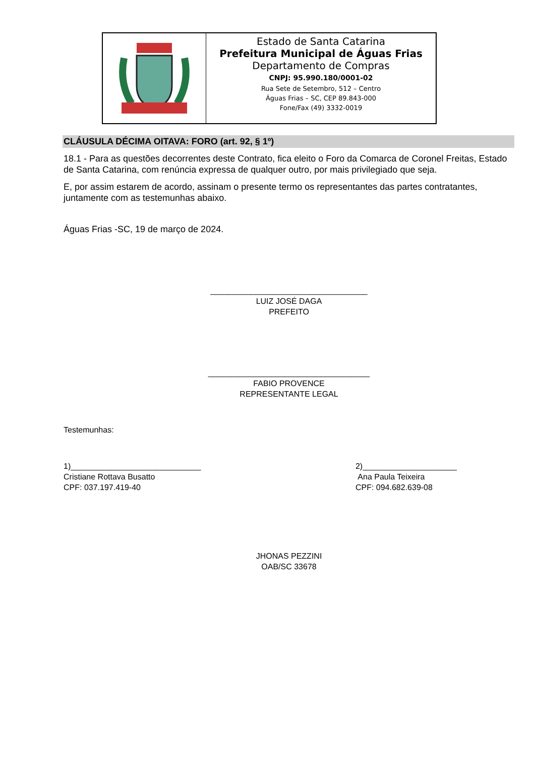Estado de Santa Catarina
Prefeitura Municipal de Águas Frias
Departamento de Compras
CNPJ: 95.990.180/0001-02
Rua Sete de Setembro, 512 – Centro
Águas Frias – SC, CEP 89.843-000
Fone/Fax (49) 3332-0019
CLÁUSULA DÉCIMA OITAVA: FORO (art. 92, § 1º)
18.1 - Para as questões decorrentes deste Contrato, fica eleito o Foro da Comarca de Coronel Freitas, Estado de Santa Catarina, com renúncia expressa de qualquer outro, por mais privilegiado que seja.
E, por assim estarem de acordo, assinam o presente termo os representantes das partes contratantes, juntamente com as testemunhas abaixo.
Águas Frias -SC, 19 de março de 2024.
___________________________________
LUIZ JOSÉ DAGA
PREFEITO
____________________________________
FABIO PROVENCE
REPRESENTANTE LEGAL
Testemunhas:
1)_____________________________
Cristiane Rottava Busatto
CPF: 037.197.419-40
2)_____________________
Ana Paula Teixeira
CPF: 094.682.639-08
JHONAS PEZZINI
OAB/SC 33678